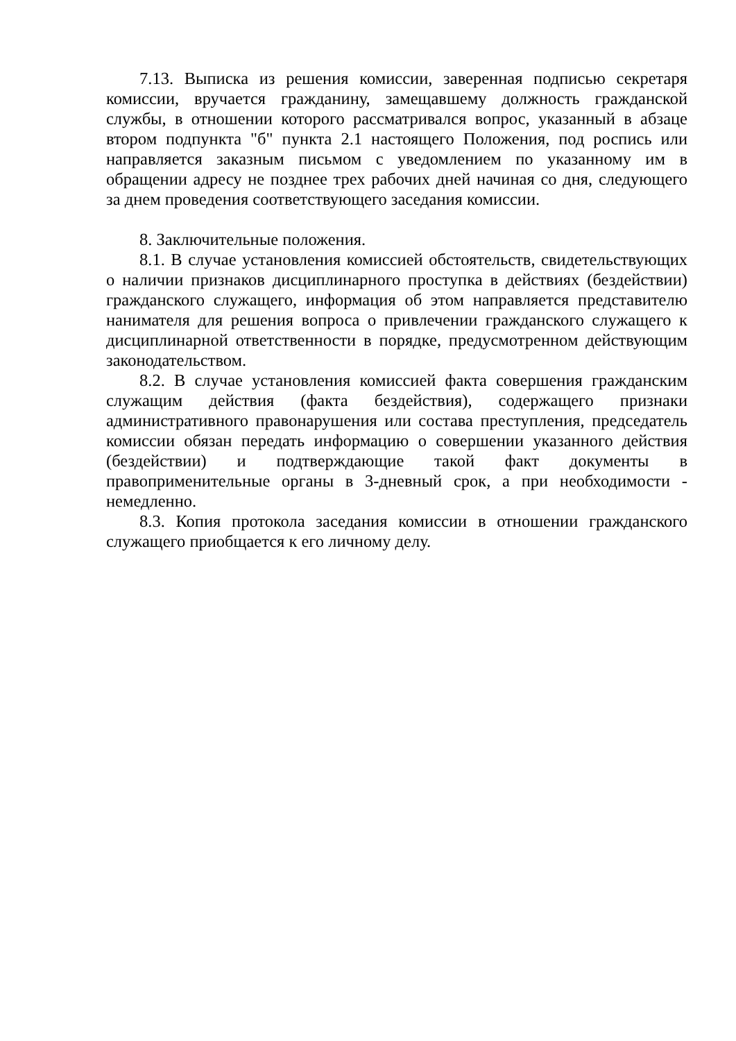7.13. Выписка из решения комиссии, заверенная подписью секретаря комиссии, вручается гражданину, замещавшему должность гражданской службы, в отношении которого рассматривался вопрос, указанный в абзаце втором подпункта "б" пункта 2.1 настоящего Положения, под роспись или направляется заказным письмом с уведомлением по указанному им в обращении адресу не позднее трех рабочих дней начиная со дня, следующего за днем проведения соответствующего заседания комиссии.
8. Заключительные положения.
8.1. В случае установления комиссией обстоятельств, свидетельствующих о наличии признаков дисциплинарного проступка в действиях (бездействии) гражданского служащего, информация об этом направляется представителю нанимателя для решения вопроса о привлечении гражданского служащего к дисциплинарной ответственности в порядке, предусмотренном действующим законодательством.
8.2. В случае установления комиссией факта совершения гражданским служащим действия (факта бездействия), содержащего признаки административного правонарушения или состава преступления, председатель комиссии обязан передать информацию о совершении указанного действия (бездействии) и подтверждающие такой факт документы в правоприменительные органы в 3-дневный срок, а при необходимости - немедленно.
8.3. Копия протокола заседания комиссии в отношении гражданского служащего приобщается к его личному делу.